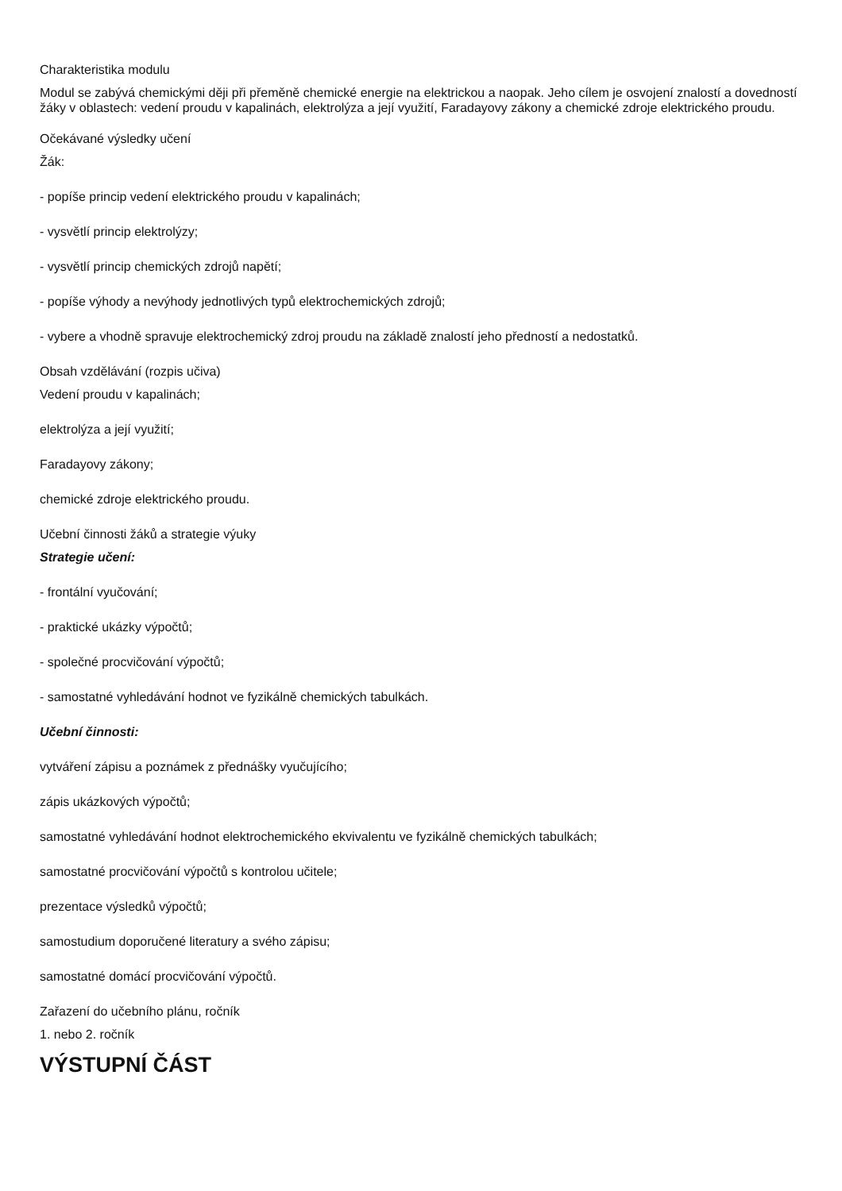Charakteristika modulu
Modul se zabývá chemickými ději při přeměně chemické energie na elektrickou a naopak. Jeho cílem je osvojení znalostí a dovedností žáky v oblastech: vedení proudu v kapalinách, elektrolýza a její využití, Faradayovy zákony a chemické zdroje elektrického proudu.
Očekávané výsledky učení
Žák:
- popíše princip vedení elektrického proudu v kapalinách;
- vysvětlí princip elektrolýzy;
- vysvětlí princip chemických zdrojů napětí;
- popíše výhody a nevýhody jednotlivých typů elektrochemických zdrojů;
- vybere a vhodně spravuje elektrochemický zdroj proudu na základě znalostí jeho předností a nedostatků.
Obsah vzdělávání (rozpis učiva)
Vedení proudu v kapalinách;
elektrolýza a její využití;
Faradayovy zákony;
chemické zdroje elektrického proudu.
Učební činnosti žáků a strategie výuky
Strategie učení:
- frontální vyučování;
- praktické ukázky výpočtů;
- společné procvičování výpočtů;
- samostatné vyhledávání hodnot ve fyzikálně chemických tabulkách.
Učební činnosti:
vytváření zápisu a poznámek z přednášky vyučujícího;
zápis ukázkových výpočtů;
samostatné vyhledávání hodnot elektrochemického ekvivalentu ve fyzikálně chemických tabulkách;
samostatné procvičování výpočtů s kontrolou učitele;
prezentace výsledků výpočtů;
samostudium doporučené literatury a svého zápisu;
samostatné domácí procvičování výpočtů.
Zařazení do učebního plánu, ročník
1. nebo 2. ročník
VÝSTUPNÍ ČÁST